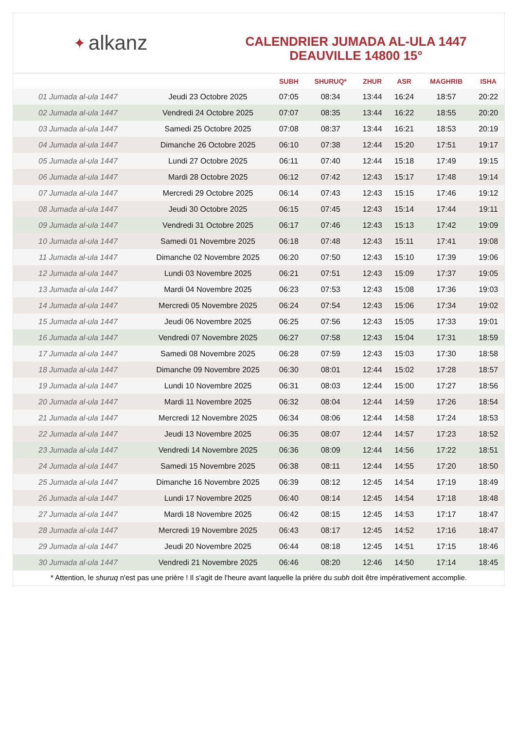✦ alkanz
CALENDRIER JUMADA AL-ULA 1447
DEAUVILLE 14800 15°
| | | SUBH | SHURUQ* | ZHUR | ASR | MAGHRIB | ISHA |
| --- | --- | --- | --- | --- | --- | --- | --- |
| 01 Jumada al-ula 1447 | Jeudi 23 Octobre 2025 | 07:05 | 08:34 | 13:44 | 16:24 | 18:57 | 20:22 |
| 02 Jumada al-ula 1447 | Vendredi 24 Octobre 2025 | 07:07 | 08:35 | 13:44 | 16:22 | 18:55 | 20:20 |
| 03 Jumada al-ula 1447 | Samedi 25 Octobre 2025 | 07:08 | 08:37 | 13:44 | 16:21 | 18:53 | 20:19 |
| 04 Jumada al-ula 1447 | Dimanche 26 Octobre 2025 | 06:10 | 07:38 | 12:44 | 15:20 | 17:51 | 19:17 |
| 05 Jumada al-ula 1447 | Lundi 27 Octobre 2025 | 06:11 | 07:40 | 12:44 | 15:18 | 17:49 | 19:15 |
| 06 Jumada al-ula 1447 | Mardi 28 Octobre 2025 | 06:12 | 07:42 | 12:43 | 15:17 | 17:48 | 19:14 |
| 07 Jumada al-ula 1447 | Mercredi 29 Octobre 2025 | 06:14 | 07:43 | 12:43 | 15:15 | 17:46 | 19:12 |
| 08 Jumada al-ula 1447 | Jeudi 30 Octobre 2025 | 06:15 | 07:45 | 12:43 | 15:14 | 17:44 | 19:11 |
| 09 Jumada al-ula 1447 | Vendredi 31 Octobre 2025 | 06:17 | 07:46 | 12:43 | 15:13 | 17:42 | 19:09 |
| 10 Jumada al-ula 1447 | Samedi 01 Novembre 2025 | 06:18 | 07:48 | 12:43 | 15:11 | 17:41 | 19:08 |
| 11 Jumada al-ula 1447 | Dimanche 02 Novembre 2025 | 06:20 | 07:50 | 12:43 | 15:10 | 17:39 | 19:06 |
| 12 Jumada al-ula 1447 | Lundi 03 Novembre 2025 | 06:21 | 07:51 | 12:43 | 15:09 | 17:37 | 19:05 |
| 13 Jumada al-ula 1447 | Mardi 04 Novembre 2025 | 06:23 | 07:53 | 12:43 | 15:08 | 17:36 | 19:03 |
| 14 Jumada al-ula 1447 | Mercredi 05 Novembre 2025 | 06:24 | 07:54 | 12:43 | 15:06 | 17:34 | 19:02 |
| 15 Jumada al-ula 1447 | Jeudi 06 Novembre 2025 | 06:25 | 07:56 | 12:43 | 15:05 | 17:33 | 19:01 |
| 16 Jumada al-ula 1447 | Vendredi 07 Novembre 2025 | 06:27 | 07:58 | 12:43 | 15:04 | 17:31 | 18:59 |
| 17 Jumada al-ula 1447 | Samedi 08 Novembre 2025 | 06:28 | 07:59 | 12:43 | 15:03 | 17:30 | 18:58 |
| 18 Jumada al-ula 1447 | Dimanche 09 Novembre 2025 | 06:30 | 08:01 | 12:44 | 15:02 | 17:28 | 18:57 |
| 19 Jumada al-ula 1447 | Lundi 10 Novembre 2025 | 06:31 | 08:03 | 12:44 | 15:00 | 17:27 | 18:56 |
| 20 Jumada al-ula 1447 | Mardi 11 Novembre 2025 | 06:32 | 08:04 | 12:44 | 14:59 | 17:26 | 18:54 |
| 21 Jumada al-ula 1447 | Mercredi 12 Novembre 2025 | 06:34 | 08:06 | 12:44 | 14:58 | 17:24 | 18:53 |
| 22 Jumada al-ula 1447 | Jeudi 13 Novembre 2025 | 06:35 | 08:07 | 12:44 | 14:57 | 17:23 | 18:52 |
| 23 Jumada al-ula 1447 | Vendredi 14 Novembre 2025 | 06:36 | 08:09 | 12:44 | 14:56 | 17:22 | 18:51 |
| 24 Jumada al-ula 1447 | Samedi 15 Novembre 2025 | 06:38 | 08:11 | 12:44 | 14:55 | 17:20 | 18:50 |
| 25 Jumada al-ula 1447 | Dimanche 16 Novembre 2025 | 06:39 | 08:12 | 12:45 | 14:54 | 17:19 | 18:49 |
| 26 Jumada al-ula 1447 | Lundi 17 Novembre 2025 | 06:40 | 08:14 | 12:45 | 14:54 | 17:18 | 18:48 |
| 27 Jumada al-ula 1447 | Mardi 18 Novembre 2025 | 06:42 | 08:15 | 12:45 | 14:53 | 17:17 | 18:47 |
| 28 Jumada al-ula 1447 | Mercredi 19 Novembre 2025 | 06:43 | 08:17 | 12:45 | 14:52 | 17:16 | 18:47 |
| 29 Jumada al-ula 1447 | Jeudi 20 Novembre 2025 | 06:44 | 08:18 | 12:45 | 14:51 | 17:15 | 18:46 |
| 30 Jumada al-ula 1447 | Vendredi 21 Novembre 2025 | 06:46 | 08:20 | 12:46 | 14:50 | 17:14 | 18:45 |
* Attention, le shuruq n'est pas une prière ! Il s'agit de l'heure avant laquelle la prière du subh doit être impérativement accomplie.